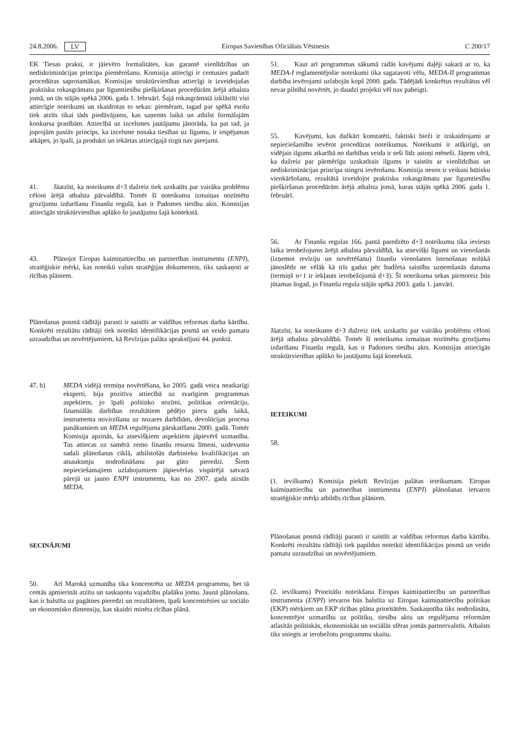24.8.2006. LV Eiropas Savienības Oficiālais Vēstnesis C 200/17
EK Tiesas praksi, ir jāievēro formalitātes, kas garantē vienlīdzības un nediskriminācijas principa piemērošanu. Komisija attiecīgi ir centusies padarīt procedūras saprotamākas. Komisijas struktūrvienības attiecīgi ir izveidojušas praktisku rokasgrāmatu par līgumtiesību piešķiršanas procedūrām ārējā atbalsta jomā, un tās stājās spēkā 2006. gada 1. februārī. Šajā rokasgrāmatā izklāstīti visi attiecīgie noteikumi un skaidrotas to sekas: piemēram, tagad par spēkā esošu tiek atzīts tikai tāds piedāvājums, kas saņemts laikā un atbilst formālajām konkursa prasībām. Attiecībā uz izcelsmes jautājumu jānorāda, ka pat tad, ja joprojām pastāv princips, ka izcelsme nosaka tiesības uz līgumu, ir iespējamas atkāpes, jo īpaši, ja produkti un iekārtas attiecīgajā tirgū nav pieejami.
41. Jāatzīst, ka noteikums d+3 dažreiz tiek uzskatīts par vairāku problēmu cēloni ārējā atbalsta pārvaldībā. Tomēr šī noteikuma izmaiņas nozīmētu grozījumu izdarīšanu Finanšu regulā, kas ir Padomes tiesību akts. Komisijas attiecīgās struktūrvienības aplūko šo jautājumu šajā kontekstā.
43. Plānojot Eiropas kaimiņattiecību un partnerības instrumentu (ENPI), stratēģiskie mērķi, kas noteikti valsts stratēģijas dokumentos, tiks saskaņoti ar rīcības plāniem.
Plānošanas posmā rādītāji parasti ir saistīti ar valdības reformas darba kārtību. Konkrēti rezultātu rādītāji tiek noteikti identifikācijas posmā un veido pamatu uzraudzībai un novērtējumiem, kā Revīzijas palāta aprakstījusi 44. punktā.
47. b) MEDA vidējā termiņa novērtēšana, ko 2005. gadā veica neatkarīgi eksperti, bija pozitīva attiecībā uz svarīgiem programmas aspektiem, jo īpaši politisko nozīmi, politikas orientāciju, finansiālās darbības rezultātiem pēdējo piecu gadu laikā, instrumenta novirzīšanu uz nozares darbībām, devolūcijas procesa panākumiem un MEDA regulējuma pārskatīšanu 2000. gadā. Tomēr Komisija apzinās, ka atsevišķiem aspektiem jāpievērš uzmanība. Tas attiecas uz samērā zemo finanšu resursu līmeni, uzdevumu sadali plānošanas ciklā, atbilstošās darbinieku kvalifikācijas un atsauksmju nodrošināšanu par gūto pieredzi. Šiem nepieciešamajiem uzlabojumiem jāpievēršas vispārējā satvarā pārejā uz jauno ENPI instrumentu, kas no 2007. gada aizstās MEDA.
SECINĀJUMI
50. Arī Marokā uzmanība tika koncentrēta uz MEDA programmu, bet tā centās apmierināt atzītu un saskaņotu vajadzību plašāku jomu. Jaunā plānošana, kas ir balstīta uz pagātnes pieredzi un rezultātiem, īpaši koncentrēsies uz sociālo un ekonomisko dimensiju, kas skaidri minēta rīcības plānā.
51. Kaut arī programmas sākumā radās kavējumi daļēji sakarā ar to, ka MEDA-I reglamentējošie noteikumi tika sagatavoti vēlu, MEDA-II programmas darbība ievērojami uzlabojās kopš 2000. gada. Tādējādi konkrētus rezultātus vēl nevar pilnībā novērtēt, jo daudzi projekti vēl nav pabeigti.
55. Kavējumi, kas dažkārt konstatēti, faktiski bieži ir izskaidrojami ar nepieciešamību ievērot procedūras noteikumus. Noteikumi ir atšķirīgi, un vidējais ilgums atkarībā no darbības veida ir seši līdz astoņi mēneši. Jāņem vērā, ka dažreiz par pārmērīgu uzskatītais ilgums ir saistīts ar vienlīdzības un nediskriminācijas principa stingru ievērošanu. Komisija nesen ir veikusi būtisku vienkāršošanu, rezultātā izveidojot praktisku rokasgrāmatu par līgumtiesību piešķiršanas procedūrām ārējā atbalsta jomā, kuras stājās spēkā 2006. gada 1. februārī.
56. Ar Finanšu regulas 166. pantā paredzēto d+3 noteikumu tika ieviests laika ierobežojums ārējā atbalsta pārvaldībā, ka atsevišķi līgumi un vienošanās (izņemot revīziju un novērtēšanu) finanšu vienošanos īstenošanas nolūkā jānoslēdz ne vēlāk kā trīs gadus pēc budžeta saistību uzņemšanās datuma (termiņš n+1 ir iekļauts ierobežojumā d+3). Šī noteikuma sekas pirmoreiz būs jūtamas šogad, jo Finanšu regula stājās spēkā 2003. gada 1. janvārī.
Jāatzīst, ka noteikums d+3 dažreiz tiek uzskatīts par vairāku problēmu cēloni ārējā atbalsta pārvaldībā. Tomēr šī noteikuma izmaiņas nozīmētu grozījumu izdarīšanu Finanšu regulā, kas ir Padomes tiesību akts. Komisijas attiecīgās struktūrvienības aplūko šo jautājumu šajā kontekstā.
IETEIKUMI
58.
(1. ievilkums) Komisija piekrīt Revīzijas palātas ieteikumam. Eiropas kaimiņattiecību un partnerības instrumenta (ENPI) plānošanas ietvaros stratēģiskie mērķi atbildīs rīcības plāniem.
Plānošanas posmā rādītāji parasti ir saistīti ar valdības reformas darba kārtību. Konkrēti rezultātu rādītāji tiek papildus noteikti identifikācijas posmā un veido pamatu uzraudzībai un novērtējumiem.
(2. ievilkums) Prioritāšu noteikšana Eiropas kaimiņattiecību un partnerības instrumenta (ENPI) ietvaros būs balstīta uz Eiropas kaimiņattiecību politikas (EKP) mērķiem un EKP rīcības plāna prioritātēm. Saskaņotība tiks nodrošināta, koncentrējot uzmanību uz politiku, tiesību aktu un regulējuma reformām atlasītās politiskās, ekonomiskās un sociālās sfēras jomās partnervalstīs. Atbalsts tiks sniegts ar ierobežotu programmu skaitu.